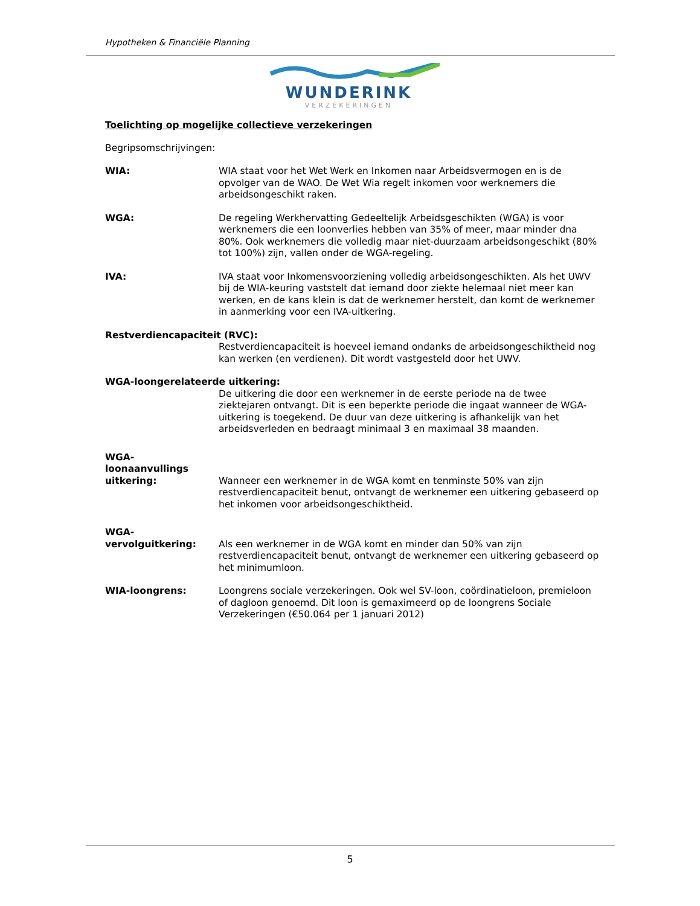Hypotheken & Financiële Planning
WUNDERINK
VERZEKERINGEN
Toelichting op mogelijke collectieve verzekeringen
Begripsomschrijvingen:
WIA: WIA staat voor het Wet Werk en Inkomen naar Arbeidsvermogen en is de opvolger van de WAO. De Wet Wia regelt inkomen voor werknemers die arbeidsongeschikt raken.
WGA: De regeling Werkhervatting Gedeeltelijk Arbeidsgeschikten (WGA) is voor werknemers die een loonverlies hebben van 35% of meer, maar minder dna 80%. Ook werknemers die volledig maar niet-duurzaam arbeidsongeschikt (80% tot 100%) zijn, vallen onder de WGA-regeling.
IVA: IVA staat voor Inkomensvoorziening volledig arbeidsongeschikten. Als het UWV bij de WIA-keuring vaststelt dat iemand door ziekte helemaal niet meer kan werken, en de kans klein is dat de werknemer herstelt, dan komt de werknemer in aanmerking voor een IVA-uitkering.
Restverdiencapaciteit (RVC):
Restverdiencapaciteit is hoeveel iemand ondanks de arbeidsongeschiktheid nog kan werken (en verdienen). Dit wordt vastgesteld door het UWV.
WGA-loongerelateerde uitkering:
De uitkering die door een werknemer in de eerste periode na de twee ziektejaren ontvangt. Dit is een beperkte periode die ingaat wanneer de WGA-uitkering is toegekend. De duur van deze uitkering is afhankelijk van het arbeidsverleden en bedraagt minimaal 3 en maximaal 38 maanden.
WGA-
loonaanvullings
uitkering:
Wanneer een werknemer in de WGA komt en tenminste 50% van zijn restverdiencapaciteit benut, ontvangt de werknemer een uitkering gebaseerd op het inkomen voor arbeidsongeschiktheid.
WGA-
vervolguitkering:
Als een werknemer in de WGA komt en minder dan 50% van zijn restverdiencapaciteit benut, ontvangt de werknemer een uitkering gebaseerd op het minimumloon.
WIA-loongrens: Loongrens sociale verzekeringen. Ook wel SV-loon, coördinatieloon, premieloon of dagloon genoemd. Dit loon is gemaximeerd op de loongrens Sociale Verzekeringen (€50.064 per 1 januari 2012)
5